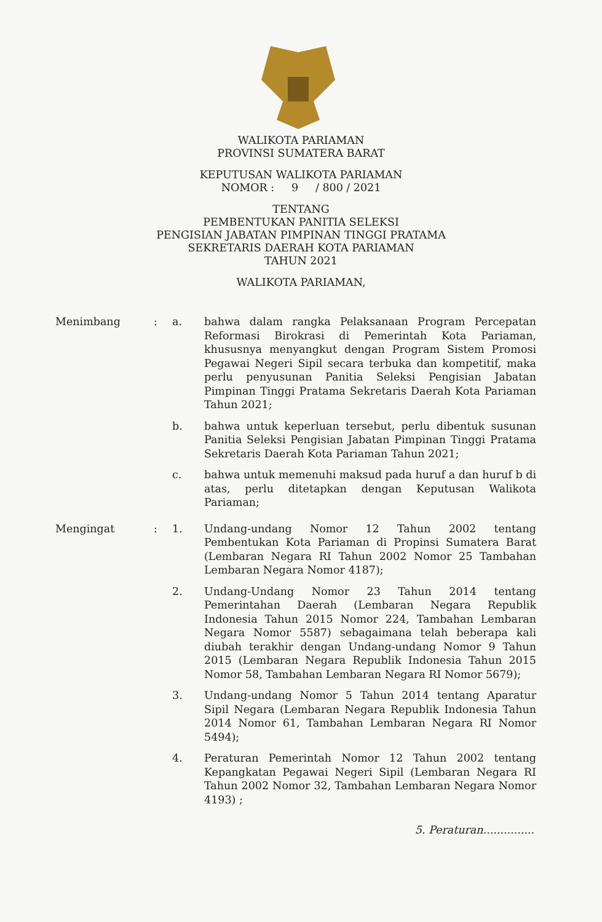WALIKOTA PARIAMAN
PROVINSI SUMATERA BARAT
KEPUTUSAN WALIKOTA PARIAMAN
NOMOR : 9 / 800 / 2021
TENTANG
PEMBENTUKAN PANITIA SELEKSI
PENGISIAN JABATAN PIMPINAN TINGGI PRATAMA
SEKRETARIS DAERAH KOTA PARIAMAN
TAHUN 2021
WALIKOTA PARIAMAN,
Menimbang : a. bahwa dalam rangka Pelaksanaan Program Percepatan Reformasi Birokrasi di Pemerintah Kota Pariaman, khususnya menyangkut dengan Program Sistem Promosi Pegawai Negeri Sipil secara terbuka dan kompetitif, maka perlu penyusunan Panitia Seleksi Pengisian Jabatan Pimpinan Tinggi Pratama Sekretaris Daerah Kota Pariaman Tahun 2021;
b. bahwa untuk keperluan tersebut, perlu dibentuk susunan Panitia Seleksi Pengisian Jabatan Pimpinan Tinggi Pratama Sekretaris Daerah Kota Pariaman Tahun 2021;
c. bahwa untuk memenuhi maksud pada huruf a dan huruf b di atas, perlu ditetapkan dengan Keputusan Walikota Pariaman;
Mengingat : 1. Undang-undang Nomor 12 Tahun 2002 tentang Pembentukan Kota Pariaman di Propinsi Sumatera Barat (Lembaran Negara RI Tahun 2002 Nomor 25 Tambahan Lembaran Negara Nomor 4187);
2. Undang-Undang Nomor 23 Tahun 2014 tentang Pemerintahan Daerah (Lembaran Negara Republik Indonesia Tahun 2015 Nomor 224, Tambahan Lembaran Negara Nomor 5587) sebagaimana telah beberapa kali diubah terakhir dengan Undang-undang Nomor 9 Tahun 2015 (Lembaran Negara Republik Indonesia Tahun 2015 Nomor 58, Tambahan Lembaran Negara RI Nomor 5679);
3. Undang-undang Nomor 5 Tahun 2014 tentang Aparatur Sipil Negara (Lembaran Negara Republik Indonesia Tahun 2014 Nomor 61, Tambahan Lembaran Negara RI Nomor 5494);
4. Peraturan Pemerintah Nomor 12 Tahun 2002 tentang Kepangkatan Pegawai Negeri Sipil (Lembaran Negara RI Tahun 2002 Nomor 32, Tambahan Lembaran Negara Nomor 4193) ;
5. Peraturan...............